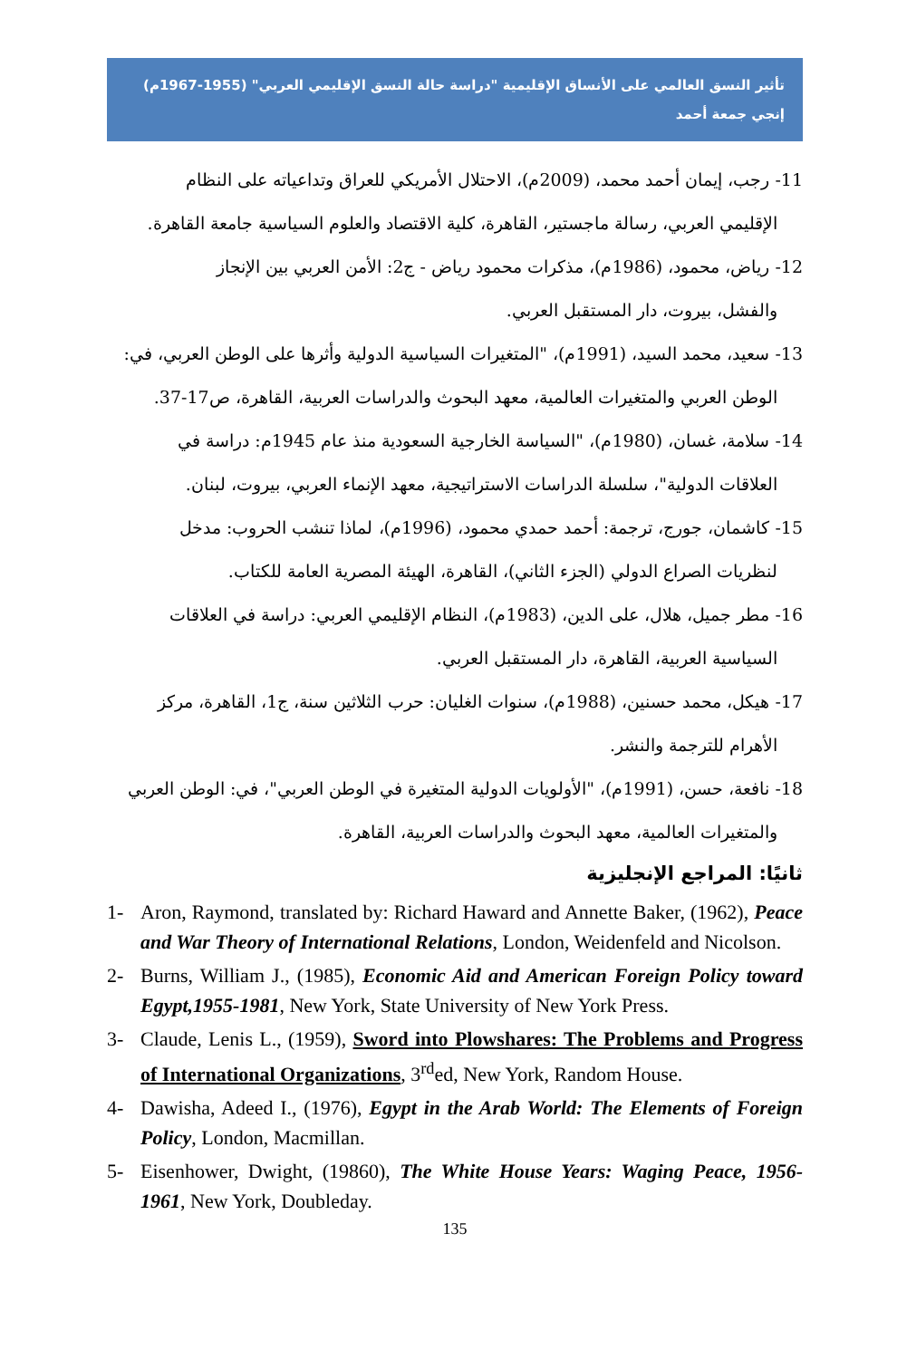تأثير النسق العالمي على الأنساق الإقليمية "دراسة حالة النسق الإقليمي العربي" (1955-1967م)
إنجي جمعة أحمد
11- رجب، إيمان أحمد محمد، (2009م)، الاحتلال الأمريكي للعراق وتداعياته على النظام
الإقليمي العربي، رسالة ماجستير، القاهرة، كلية الاقتصاد والعلوم السياسية جامعة القاهرة.
12- رياض، محمود، (1986م)، مذكرات محمود رياض - ج2: الأمن العربي بين الإنجاز
والفشل، بيروت، دار المستقبل العربي.
13- سعيد، محمد السيد، (1991م)، "المتغيرات السياسية الدولية وأثرها على الوطن العربي، في:
الوطن العربي والمتغيرات العالمية، معهد البحوث والدراسات العربية، القاهرة، ص17-37.
14- سلامة، غسان، (1980م)، "السياسة الخارجية السعودية منذ عام 1945م: دراسة في
العلاقات الدولية"، سلسلة الدراسات الاستراتيجية، معهد الإنماء العربي، بيروت، لبنان.
15- كاشمان، جورج، ترجمة: أحمد حمدي محمود، (1996م)، لماذا تنشب الحروب: مدخل
لنظريات الصراع الدولي (الجزء الثاني)، القاهرة، الهيئة المصرية العامة للكتاب.
16- مطر جميل، هلال، على الدين، (1983م)، النظام الإقليمي العربي: دراسة في العلاقات
السياسية العربية، القاهرة، دار المستقبل العربي.
17- هيكل، محمد حسنين، (1988م)، سنوات الغليان: حرب الثلاثين سنة، ج1، القاهرة، مركز
الأهرام للترجمة والنشر.
18- نافعة، حسن، (1991م)، "الأولويات الدولية المتغيرة في الوطن العربي"، في: الوطن العربي
والمتغيرات العالمية، معهد البحوث والدراسات العربية، القاهرة.
ثانيًا: المراجع الإنجليزية
1- Aron, Raymond, translated by: Richard Haward and Annette Baker, (1962), Peace and War Theory of International Relations, London, Weidenfeld and Nicolson.
2- Burns, William J., (1985), Economic Aid and American Foreign Policy toward Egypt,1955-1981, New York, State University of New York Press.
3- Claude, Lenis L., (1959), Sword into Plowshares: The Problems and Progress of International Organizations, 3<sup>rd</sup>ed, New York, Random House.
4- Dawisha, Adeed I., (1976), Egypt in the Arab World: The Elements of Foreign Policy, London, Macmillan.
5- Eisenhower, Dwight, (19860), The White House Years: Waging Peace, 1956-1961, New York, Doubleday.
135